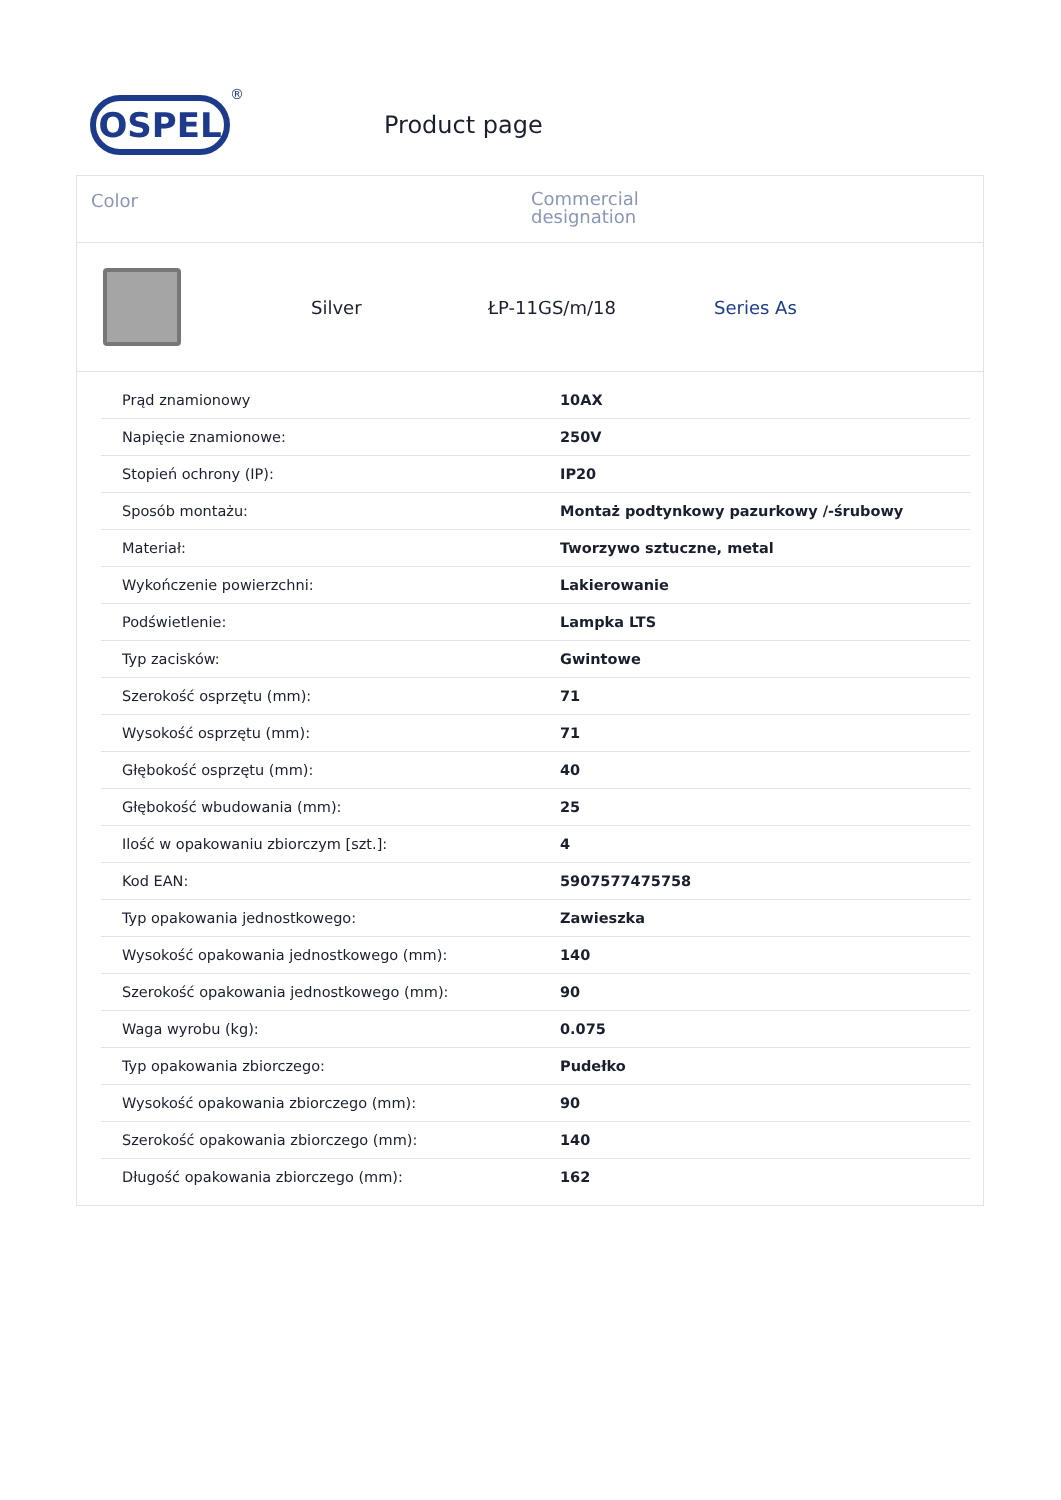OSPEL
®
Product page
Color
Commercial
designation
Silver ŁP-11GS/m/18 Series As
| Prąd znamionowy | 10AX |
| Napięcie znamionowe: | 250V |
| Stopień ochrony (IP): | IP20 |
| Sposób montażu: | Montaż podtynkowy pazurkowy /-śrubowy |
| Materiał: | Tworzywo sztuczne, metal |
| Wykończenie powierzchni: | Lakierowanie |
| Podświetlenie: | Lampka LTS |
| Typ zacisków: | Gwintowe |
| Szerokość osprzętu (mm): | 71 |
| Wysokość osprzętu (mm): | 71 |
| Głębokość osprzętu (mm): | 40 |
| Głębokość wbudowania (mm): | 25 |
| Ilość w opakowaniu zbiorczym [szt.]: | 4 |
| Kod EAN: | 5907577475758 |
| Typ opakowania jednostkowego: | Zawieszka |
| Wysokość opakowania jednostkowego (mm): | 140 |
| Szerokość opakowania jednostkowego (mm): | 90 |
| Waga wyrobu (kg): | 0.075 |
| Typ opakowania zbiorczego: | Pudełko |
| Wysokość opakowania zbiorczego (mm): | 90 |
| Szerokość opakowania zbiorczego (mm): | 140 |
| Długość opakowania zbiorczego (mm): | 162 |